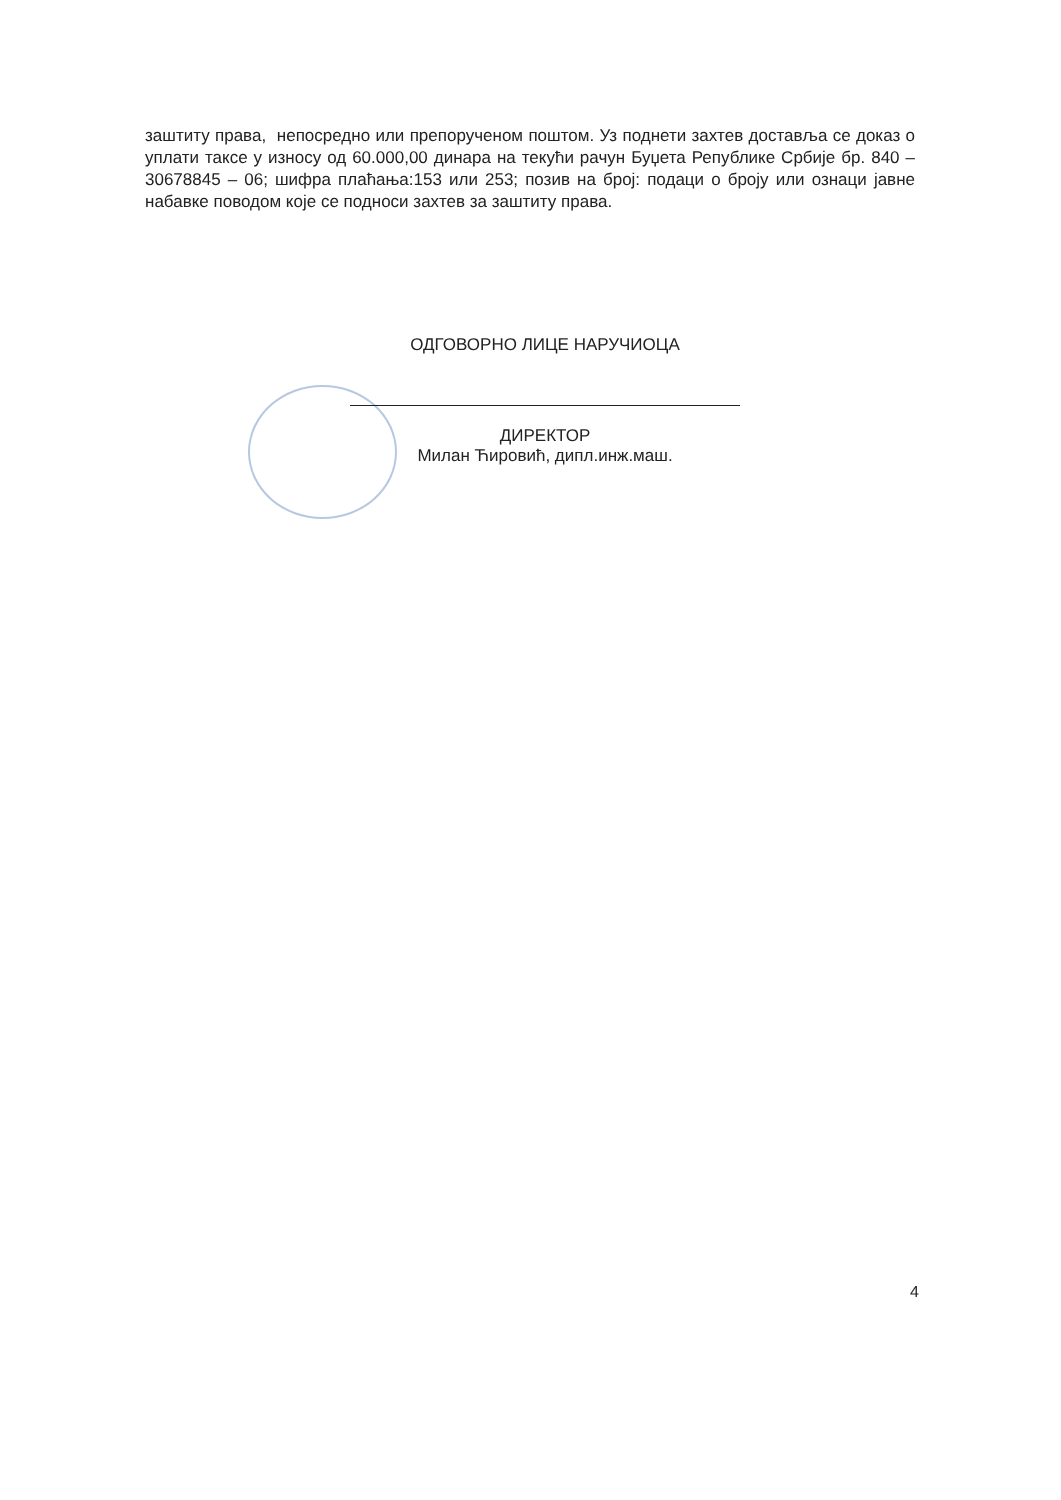заштиту права, непосредно или препорученом поштом. Уз поднети захтев доставља се доказ о уплати таксе у износу од 60.000,00 динара на текући рачун Буџета Републике Србије бр. 840 – 30678845 – 06; шифра плаћања:153 или 253; позив на број: подаци о броју или ознаци јавне набавке поводом које се подноси захтев за заштиту права.
ОДГОВОРНО ЛИЦЕ НАРУЧИОЦА
ДИРЕКТОР
Милан Ћировић, дипл.инж.маш.
4